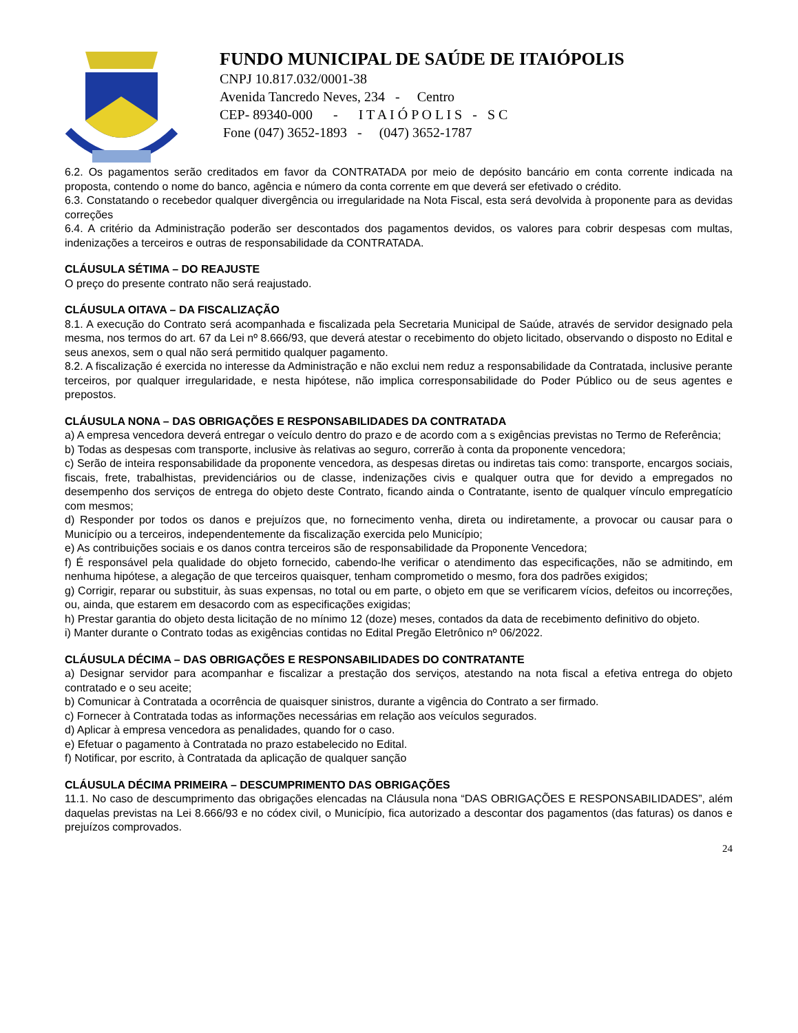FUNDO MUNICIPAL DE SAÚDE DE ITAIÓPOLIS
CNPJ 10.817.032/0001-38
Avenida Tancredo Neves, 234 - Centro
CEP- 89340-000 - I T A I Ó P O L I S - S C
Fone (047) 3652-1893 - (047) 3652-1787
6.2. Os pagamentos serão creditados em favor da CONTRATADA por meio de depósito bancário em conta corrente indicada na proposta, contendo o nome do banco, agência e número da conta corrente em que deverá ser efetivado o crédito.
6.3. Constatando o recebedor qualquer divergência ou irregularidade na Nota Fiscal, esta será devolvida à proponente para as devidas correções
6.4. A critério da Administração poderão ser descontados dos pagamentos devidos, os valores para cobrir despesas com multas, indenizações a terceiros e outras de responsabilidade da CONTRATADA.
CLÁUSULA SÉTIMA – DO REAJUSTE
O preço do presente contrato não será reajustado.
CLÁUSULA OITAVA – DA FISCALIZAÇÃO
8.1. A execução do Contrato será acompanhada e fiscalizada pela Secretaria Municipal de Saúde, através de servidor designado pela mesma, nos termos do art. 67 da Lei nº 8.666/93, que deverá atestar o recebimento do objeto licitado, observando o disposto no Edital e seus anexos, sem o qual não será permitido qualquer pagamento.
8.2. A fiscalização é exercida no interesse da Administração e não exclui nem reduz a responsabilidade da Contratada, inclusive perante terceiros, por qualquer irregularidade, e nesta hipótese, não implica corresponsabilidade do Poder Público ou de seus agentes e prepostos.
CLÁUSULA NONA – DAS OBRIGAÇÕES E RESPONSABILIDADES DA CONTRATADA
a) A empresa vencedora deverá entregar o veículo dentro do prazo e de acordo com a s exigências previstas no Termo de Referência;
b) Todas as despesas com transporte, inclusive às relativas ao seguro, correrão à conta da proponente vencedora;
c) Serão de inteira responsabilidade da proponente vencedora, as despesas diretas ou indiretas tais como: transporte, encargos sociais, fiscais, frete, trabalhistas, previdenciários ou de classe, indenizações civis e qualquer outra que for devido a empregados no desempenho dos serviços de entrega do objeto deste Contrato, ficando ainda o Contratante, isento de qualquer vínculo empregatício com mesmos;
d) Responder por todos os danos e prejuízos que, no fornecimento venha, direta ou indiretamente, a provocar ou causar para o Município ou a terceiros, independentemente da fiscalização exercida pelo Município;
e) As contribuições sociais e os danos contra terceiros são de responsabilidade da Proponente Vencedora;
f) É responsável pela qualidade do objeto fornecido, cabendo-lhe verificar o atendimento das especificações, não se admitindo, em nenhuma hipótese, a alegação de que terceiros quaisquer, tenham comprometido o mesmo, fora dos padrões exigidos;
g) Corrigir, reparar ou substituir, às suas expensas, no total ou em parte, o objeto em que se verificarem vícios, defeitos ou incorreções, ou, ainda, que estarem em desacordo com as especificações exigidas;
h) Prestar garantia do objeto desta licitação de no mínimo 12 (doze) meses, contados da data de recebimento definitivo do objeto.
i) Manter durante o Contrato todas as exigências contidas no Edital Pregão Eletrônico nº 06/2022.
CLÁUSULA DÉCIMA – DAS OBRIGAÇÕES E RESPONSABILIDADES DO CONTRATANTE
a) Designar servidor para acompanhar e fiscalizar a prestação dos serviços, atestando na nota fiscal a efetiva entrega do objeto contratado e o seu aceite;
b) Comunicar à Contratada a ocorrência de quaisquer sinistros, durante a vigência do Contrato a ser firmado.
c) Fornecer à Contratada todas as informações necessárias em relação aos veículos segurados.
d) Aplicar à empresa vencedora as penalidades, quando for o caso.
e) Efetuar o pagamento à Contratada no prazo estabelecido no Edital.
f) Notificar, por escrito, à Contratada da aplicação de qualquer sanção
CLÁUSULA DÉCIMA PRIMEIRA – DESCUMPRIMENTO DAS OBRIGAÇÕES
11.1. No caso de descumprimento das obrigações elencadas na Cláusula nona “DAS OBRIGAÇÕES E RESPONSABILIDADES”, além daquelas previstas na Lei 8.666/93 e no códex civil, o Município, fica autorizado a descontar dos pagamentos (das faturas) os danos e prejuízos comprovados.
24